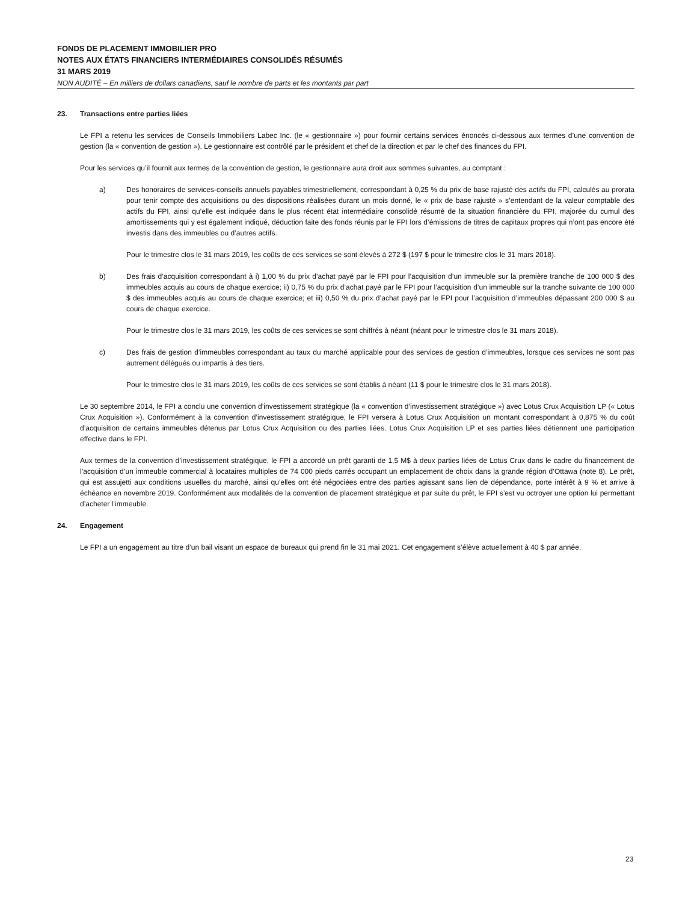FONDS DE PLACEMENT IMMOBILIER PRO
NOTES AUX ÉTATS FINANCIERS INTERMÉDIAIRES CONSOLIDÉS RÉSUMÉS
31 MARS 2019
NON AUDITÉ – En milliers de dollars canadiens, sauf le nombre de parts et les montants par part
23. Transactions entre parties liées
Le FPI a retenu les services de Conseils Immobiliers Labec Inc. (le « gestionnaire ») pour fournir certains services énoncés ci-dessous aux termes d’une convention de gestion (la « convention de gestion »). Le gestionnaire est contrôlé par le président et chef de la direction et par le chef des finances du FPI.
Pour les services qu’il fournit aux termes de la convention de gestion, le gestionnaire aura droit aux sommes suivantes, au comptant :
a) Des honoraires de services-conseils annuels payables trimestriellement, correspondant à 0,25 % du prix de base rajusté des actifs du FPI, calculés au prorata pour tenir compte des acquisitions ou des dispositions réalisées durant un mois donné, le « prix de base rajusté » s’entendant de la valeur comptable des actifs du FPI, ainsi qu’elle est indiquée dans le plus récent état intermédiaire consolidé résumé de la situation financière du FPI, majorée du cumul des amortissements qui y est également indiqué, déduction faite des fonds réunis par le FPI lors d’émissions de titres de capitaux propres qui n’ont pas encore été investis dans des immeubles ou d’autres actifs.
Pour le trimestre clos le 31 mars 2019, les coûts de ces services se sont élevés à 272 $ (197 $ pour le trimestre clos le 31 mars 2018).
b) Des frais d’acquisition correspondant à i) 1,00 % du prix d’achat payé par le FPI pour l’acquisition d’un immeuble sur la première tranche de 100 000 $ des immeubles acquis au cours de chaque exercice; ii) 0,75 % du prix d’achat payé par le FPI pour l’acquisition d’un immeuble sur la tranche suivante de 100 000 $ des immeubles acquis au cours de chaque exercice; et iii) 0,50 % du prix d’achat payé par le FPI pour l’acquisition d’immeubles dépassant 200 000 $ au cours de chaque exercice.
Pour le trimestre clos le 31 mars 2019, les coûts de ces services se sont chiffrés à néant (néant pour le trimestre clos le 31 mars 2018).
c) Des frais de gestion d’immeubles correspondant au taux du marché applicable pour des services de gestion d’immeubles, lorsque ces services ne sont pas autrement délégués ou impartis à des tiers.
Pour le trimestre clos le 31 mars 2019, les coûts de ces services se sont établis à néant (11 $ pour le trimestre clos le 31 mars 2018).
Le 30 septembre 2014, le FPI a conclu une convention d’investissement stratégique (la « convention d’investissement stratégique ») avec Lotus Crux Acquisition LP (« Lotus Crux Acquisition »). Conformément à la convention d’investissement stratégique, le FPI versera à Lotus Crux Acquisition un montant correspondant à 0,875 % du coût d’acquisition de certains immeubles détenus par Lotus Crux Acquisition ou des parties liées. Lotus Crux Acquisition LP et ses parties liées détiennent une participation effective dans le FPI.
Aux termes de la convention d’investissement stratégique, le FPI a accordé un prêt garanti de 1,5 M$ à deux parties liées de Lotus Crux dans le cadre du financement de l’acquisition d’un immeuble commercial à locataires multiples de 74 000 pieds carrés occupant un emplacement de choix dans la grande région d’Ottawa (note 8). Le prêt, qui est assujetti aux conditions usuelles du marché, ainsi qu’elles ont été négociées entre des parties agissant sans lien de dépendance, porte intérêt à 9 % et arrive à échéance en novembre 2019. Conformément aux modalités de la convention de placement stratégique et par suite du prêt, le FPI s’est vu octroyer une option lui permettant d’acheter l’immeuble.
24. Engagement
Le FPI a un engagement au titre d’un bail visant un espace de bureaux qui prend fin le 31 mai 2021. Cet engagement s’élève actuellement à 40 $ par année.
23